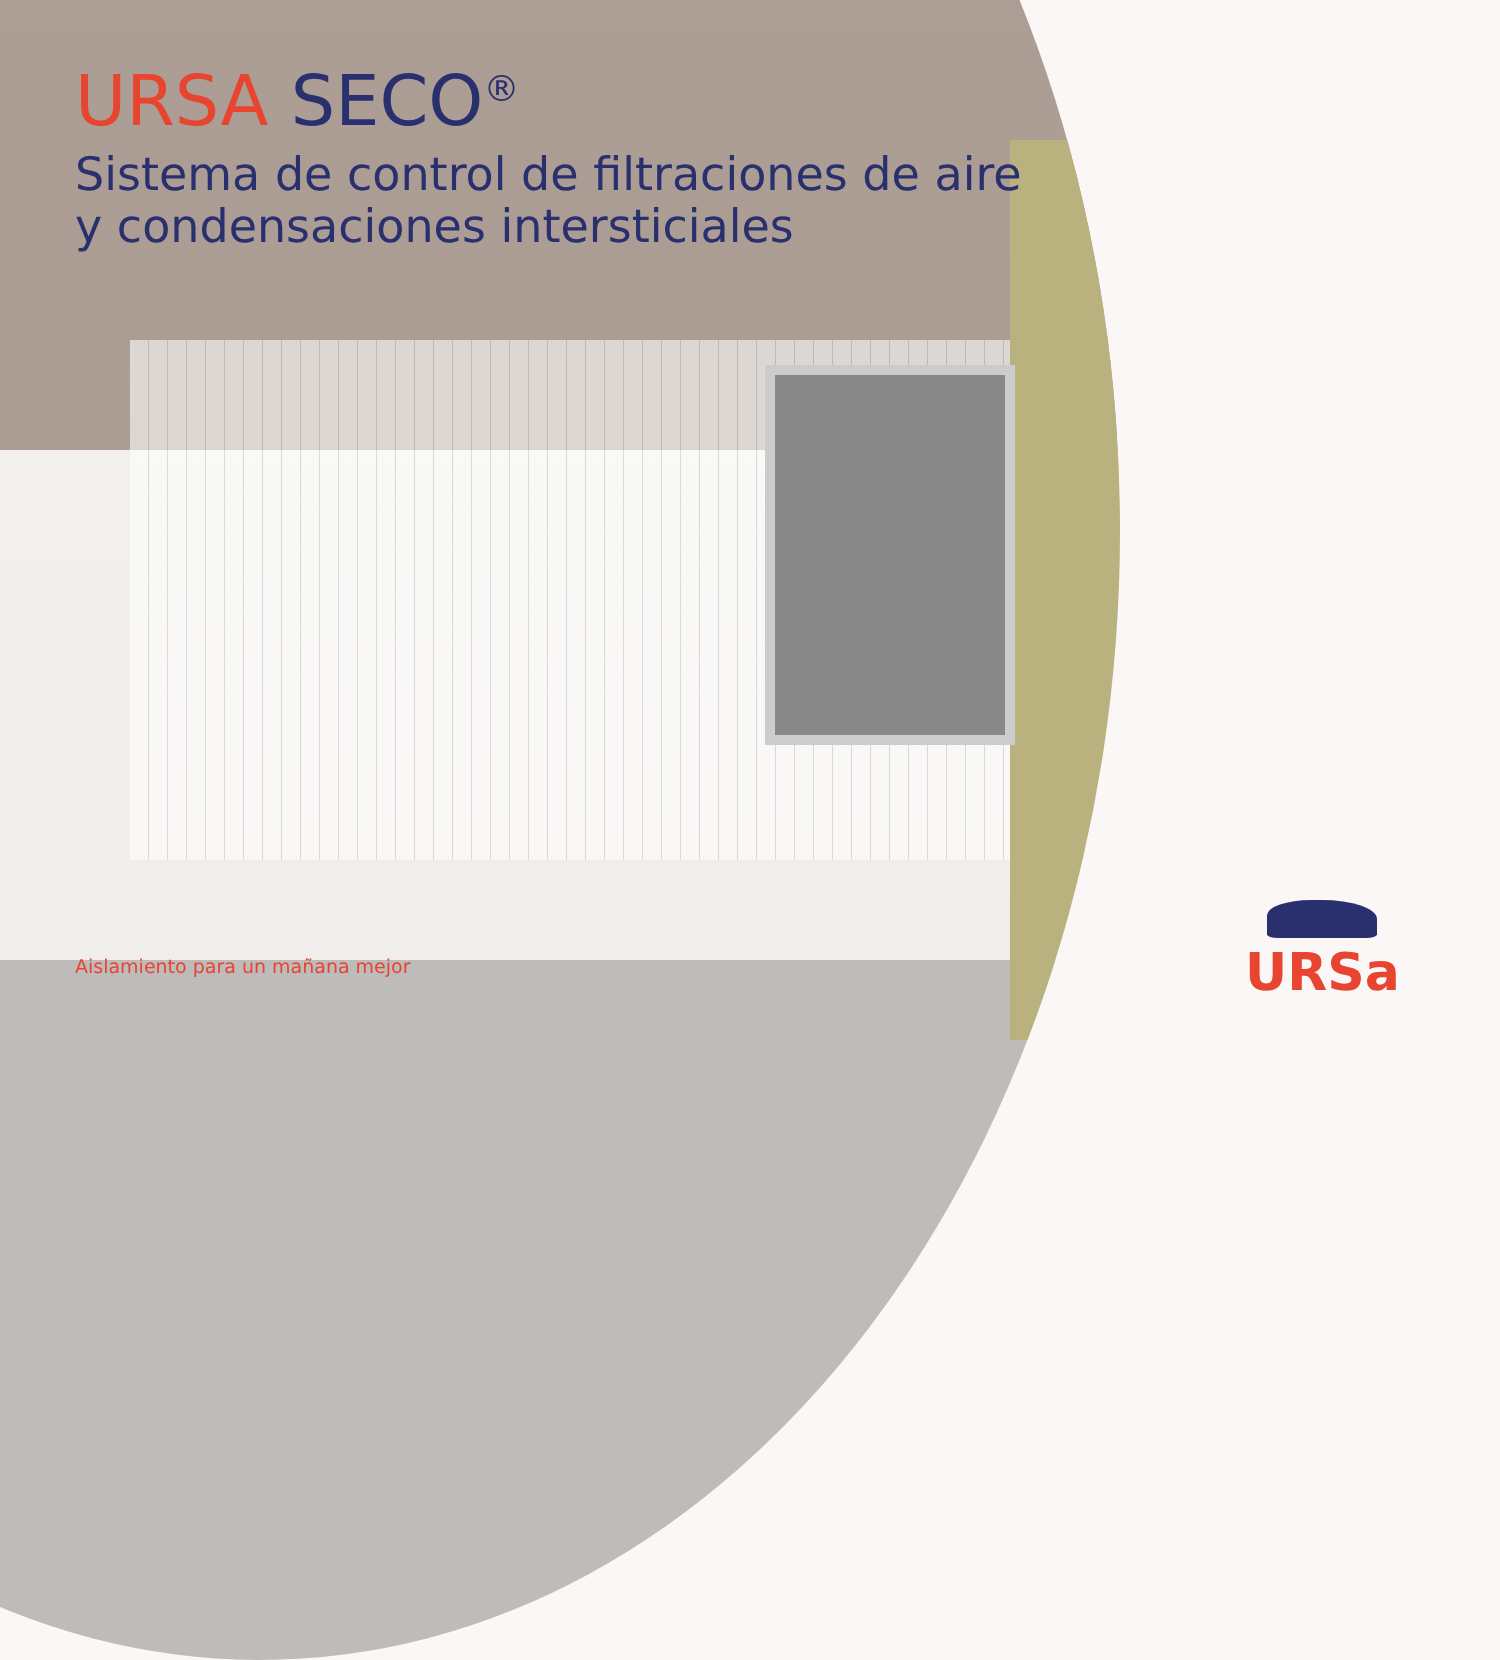URSA SECO<sup>®</sup>
Sistema de control de filtraciones de aire
y condensaciones intersticiales
Aislamiento para un mañana mejor
URSa